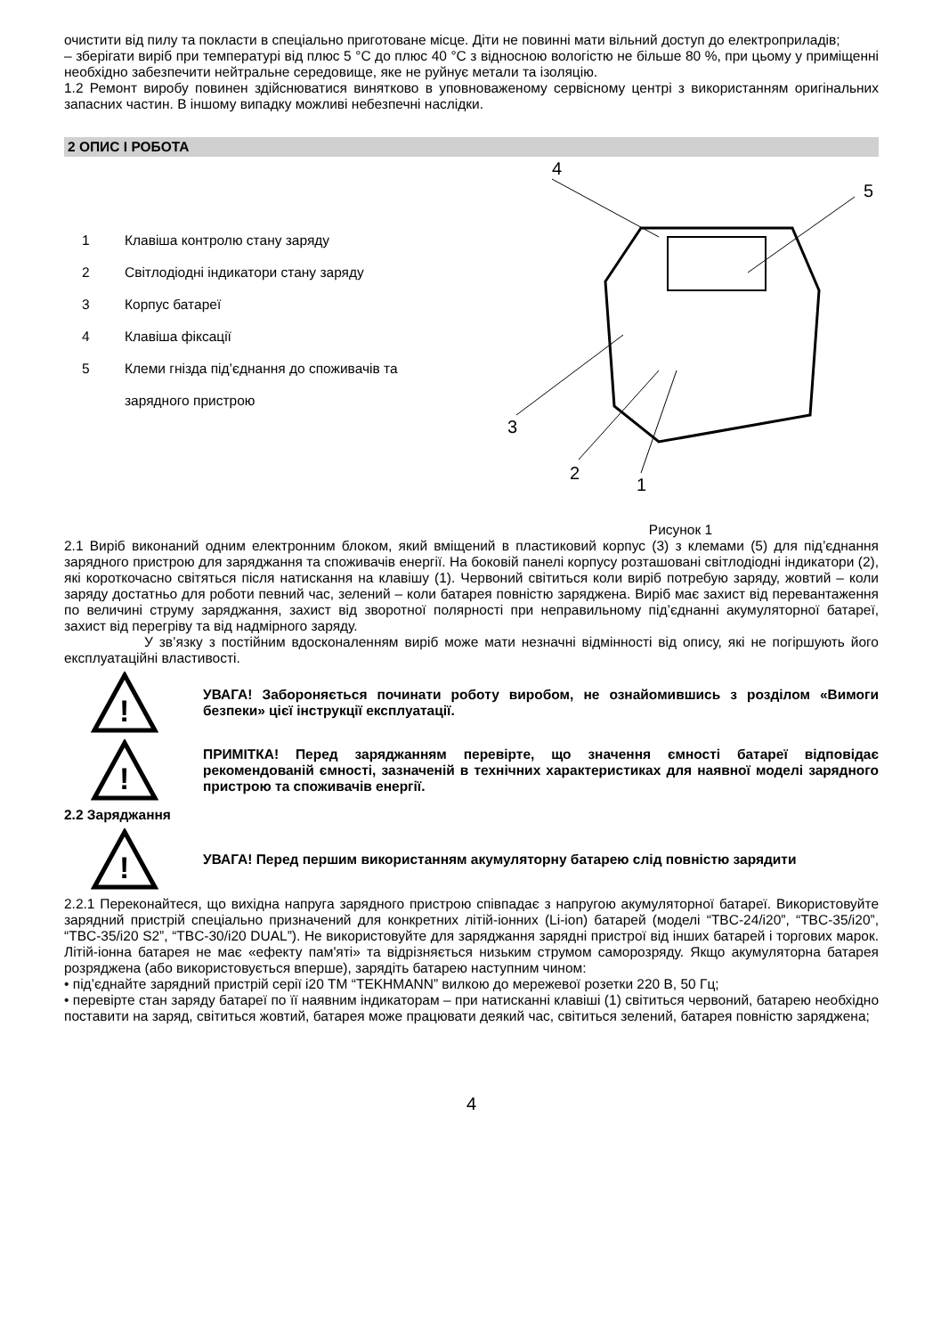очистити від пилу та покласти в спеціально приготоване місце. Діти не повинні мати вільний доступ до електроприладів;
– зберігати виріб при температурі від плюс 5 °С до плюс 40 °С з відносною вологістю не більше 80 %, при цьому у приміщенні необхідно забезпечити нейтральне середовище, яке не руйнує метали та ізоляцію.
1.2 Ремонт виробу повинен здійснюватися винятково в уповноваженому сервісному центрі з використанням оригінальних запасних частин. В іншому випадку можливі небезпечні наслідки.
2 ОПИС І РОБОТА
1 Клавіша контролю стану заряду
2 Світлодіодні індикатори стану заряду
3 Корпус батареї
4 Клавіша фіксації
5 Клеми гнізда під’єднання до споживачів та
зарядного пристрою
4
5
3
2
1
Рисунок 1
2.1 Виріб виконаний одним електронним блоком, який вміщений в пластиковий корпус (3) з клемами (5) для під’єднання зарядного пристрою для заряджання та споживачів енергії. На боковій панелі корпусу розташовані світлодіодні індикатори (2), які короткочасно світяться після натискання на клавішу (1). Червоний світиться коли виріб потребую заряду, жовтий – коли заряду достатньо для роботи певний час, зелений – коли батарея повністю заряджена. Виріб має захист від перевантаження по величині струму заряджання, захист від зворотної полярності при неправильному під’єднанні акумуляторної батареї, захист від перегріву та від надмірного заряду.
У зв’язку з постійним вдосконаленням виріб може мати незначні відмінності від опису, які не погіршують його експлуатаційні властивості.
!
УВАГА! Забороняється починати роботу виробом, не ознайомившись з розділом «Вимоги безпеки» цієї інструкції експлуатації.
!
ПРИМІТКА! Перед заряджанням перевірте, що значення ємності батареї відповідає рекомендованій ємності, зазначеній в технічних характеристиках для наявної моделі зарядного пристрою та споживачів енергії.
2.2 Заряджання
!
УВАГА! Перед першим використанням акумуляторну батарею слід повністю зарядити
2.2.1 Переконайтеся, що вихідна напруга зарядного пристрою співпадає з напругою акумуляторної батареї. Використовуйте зарядний пристрій спеціально призначений для конкретних літій-іонних (Li-ion) батарей (моделі “TBC-24/i20”, “TBC-35/i20”, “TBC-35/i20 S2”, “TBC-30/i20 DUAL”). Не використовуйте для заряджання зарядні пристрої від інших батарей і торгових марок. Літій-іонна батарея не має «ефекту пам'яті» та відрізняється низьким струмом саморозряду. Якщо акумуляторна батарея розряджена (або використовується вперше), зарядіть батарею наступним чином:
• під’єднайте зарядний пристрій серії i20 ТМ “TEKHMANN” вилкою до мережевої розетки 220 В, 50 Гц;
• перевірте стан заряду батареї по її наявним індикаторам – при натисканні клавіші (1) світиться червоний, батарею необхідно поставити на заряд, світиться жовтий, батарея може працювати деякий час, світиться зелений, батарея повністю заряджена;
4